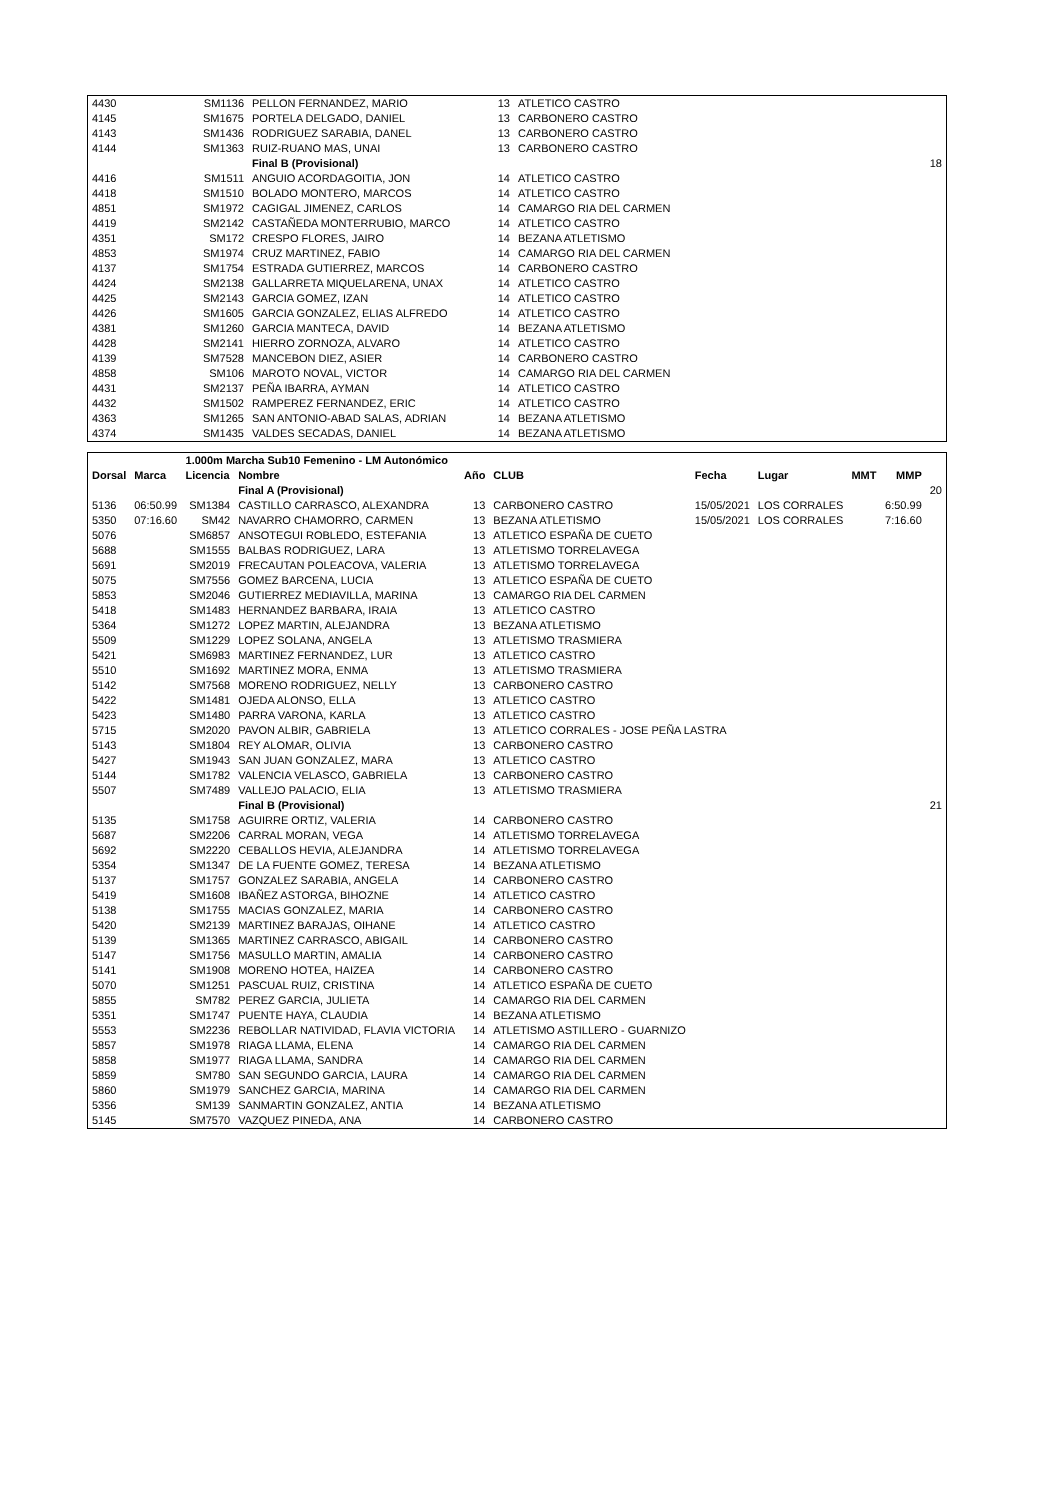| 4430 | | SM1136 | PELLON FERNANDEZ, MARIO | 13 | ATLETICO CASTRO | |
| 4145 | | SM1675 | PORTELA DELGADO, DANIEL | 13 | CARBONERO CASTRO | |
| 4143 | | SM1436 | RODRIGUEZ SARABIA, DANEL | 13 | CARBONERO CASTRO | |
| 4144 | | SM1363 | RUIZ-RUANO MAS, UNAI | 13 | CARBONERO CASTRO | |
| | | | Final B (Provisional) | | | 18 |
| 4416 | | SM1511 | ANGUIO ACORDAGOITIA, JON | 14 | ATLETICO CASTRO | |
| 4418 | | SM1510 | BOLADO MONTERO, MARCOS | 14 | ATLETICO CASTRO | |
| 4851 | | SM1972 | CAGIGAL JIMENEZ, CARLOS | 14 | CAMARGO RIA DEL CARMEN | |
| 4419 | | SM2142 | CASTAÑEDA MONTERRUBIO, MARCO | 14 | ATLETICO CASTRO | |
| 4351 | | SM172 | CRESPO FLORES, JAIRO | 14 | BEZANA ATLETISMO | |
| 4853 | | SM1974 | CRUZ MARTINEZ, FABIO | 14 | CAMARGO RIA DEL CARMEN | |
| 4137 | | SM1754 | ESTRADA GUTIERREZ, MARCOS | 14 | CARBONERO CASTRO | |
| 4424 | | SM2138 | GALLARRETA MIQUELARENA, UNAX | 14 | ATLETICO CASTRO | |
| 4425 | | SM2143 | GARCIA GOMEZ, IZAN | 14 | ATLETICO CASTRO | |
| 4426 | | SM1605 | GARCIA GONZALEZ, ELIAS ALFREDO | 14 | ATLETICO CASTRO | |
| 4381 | | SM1260 | GARCIA MANTECA, DAVID | 14 | BEZANA ATLETISMO | |
| 4428 | | SM2141 | HIERRO ZORNOZA, ALVARO | 14 | ATLETICO CASTRO | |
| 4139 | | SM7528 | MANCEBON DIEZ, ASIER | 14 | CARBONERO CASTRO | |
| 4858 | | SM106 | MAROTO NOVAL, VICTOR | 14 | CAMARGO RIA DEL CARMEN | |
| 4431 | | SM2137 | PEÑA IBARRA, AYMAN | 14 | ATLETICO CASTRO | |
| 4432 | | SM1502 | RAMPEREZ FERNANDEZ, ERIC | 14 | ATLETICO CASTRO | |
| 4363 | | SM1265 | SAN ANTONIO-ABAD SALAS, ADRIAN | 14 | BEZANA ATLETISMO | |
| 4374 | | SM1435 | VALDES SECADAS, DANIEL | 14 | BEZANA ATLETISMO | |
| | | 1.000m Marcha Sub10 Femenino - LM Autonómico | | | | | | | | |
| Dorsal | Marca | Licencia | Nombre | Año | CLUB | Fecha | Lugar | MMT | MMP | |
| | | | Final A (Provisional) | | | | | | | 20 |
| 5136 | 06:50.99 | SM1384 | CASTILLO CARRASCO, ALEXANDRA | 13 | CARBONERO CASTRO | 15/05/2021 | LOS CORRALES | | 6:50.99 | |
| 5350 | 07:16.60 | SM42 | NAVARRO CHAMORRO, CARMEN | 13 | BEZANA ATLETISMO | 15/05/2021 | LOS CORRALES | | 7:16.60 | |
| 5076 | | SM6857 | ANSOTEGUI ROBLEDO, ESTEFANIA | 13 | ATLETICO ESPAÑA DE CUETO | | | | | |
| 5688 | | SM1555 | BALBAS RODRIGUEZ, LARA | 13 | ATLETISMO TORRELAVEGA | | | | | |
| 5691 | | SM2019 | FRECAUTAN POLEACOVA, VALERIA | 13 | ATLETISMO TORRELAVEGA | | | | | |
| 5075 | | SM7556 | GOMEZ BARCENA, LUCIA | 13 | ATLETICO ESPAÑA DE CUETO | | | | | |
| 5853 | | SM2046 | GUTIERREZ MEDIAVILLA, MARINA | 13 | CAMARGO RIA DEL CARMEN | | | | | |
| 5418 | | SM1483 | HERNANDEZ BARBARA, IRAIA | 13 | ATLETICO CASTRO | | | | | |
| 5364 | | SM1272 | LOPEZ MARTIN, ALEJANDRA | 13 | BEZANA ATLETISMO | | | | | |
| 5509 | | SM1229 | LOPEZ SOLANA, ANGELA | 13 | ATLETISMO TRASMIERA | | | | | |
| 5421 | | SM6983 | MARTINEZ FERNANDEZ, LUR | 13 | ATLETICO CASTRO | | | | | |
| 5510 | | SM1692 | MARTINEZ MORA, ENMA | 13 | ATLETISMO TRASMIERA | | | | | |
| 5142 | | SM7568 | MORENO RODRIGUEZ, NELLY | 13 | CARBONERO CASTRO | | | | | |
| 5422 | | SM1481 | OJEDA ALONSO, ELLA | 13 | ATLETICO CASTRO | | | | | |
| 5423 | | SM1480 | PARRA VARONA, KARLA | 13 | ATLETICO CASTRO | | | | | |
| 5715 | | SM2020 | PAVON ALBIR, GABRIELA | 13 | ATLETICO CORRALES - JOSE PEÑA LASTRA | | | | | |
| 5143 | | SM1804 | REY ALOMAR, OLIVIA | 13 | CARBONERO CASTRO | | | | | |
| 5427 | | SM1943 | SAN JUAN GONZALEZ, MARA | 13 | ATLETICO CASTRO | | | | | |
| 5144 | | SM1782 | VALENCIA VELASCO, GABRIELA | 13 | CARBONERO CASTRO | | | | | |
| 5507 | | SM7489 | VALLEJO PALACIO, ELIA | 13 | ATLETISMO TRASMIERA | | | | | |
| | | | Final B (Provisional) | | | | | | | 21 |
| 5135 | | SM1758 | AGUIRRE ORTIZ, VALERIA | 14 | CARBONERO CASTRO | | | | | |
| 5687 | | SM2206 | CARRAL MORAN, VEGA | 14 | ATLETISMO TORRELAVEGA | | | | | |
| 5692 | | SM2220 | CEBALLOS HEVIA, ALEJANDRA | 14 | ATLETISMO TORRELAVEGA | | | | | |
| 5354 | | SM1347 | DE LA FUENTE GOMEZ, TERESA | 14 | BEZANA ATLETISMO | | | | | |
| 5137 | | SM1757 | GONZALEZ SARABIA, ANGELA | 14 | CARBONERO CASTRO | | | | | |
| 5419 | | SM1608 | IBAÑEZ ASTORGA, BIHOZNE | 14 | ATLETICO CASTRO | | | | | |
| 5138 | | SM1755 | MACIAS GONZALEZ, MARIA | 14 | CARBONERO CASTRO | | | | | |
| 5420 | | SM2139 | MARTINEZ BARAJAS, OIHANE | 14 | ATLETICO CASTRO | | | | | |
| 5139 | | SM1365 | MARTINEZ CARRASCO, ABIGAIL | 14 | CARBONERO CASTRO | | | | | |
| 5147 | | SM1756 | MASULLO MARTIN, AMALIA | 14 | CARBONERO CASTRO | | | | | |
| 5141 | | SM1908 | MORENO HOTEA, HAIZEA | 14 | CARBONERO CASTRO | | | | | |
| 5070 | | SM1251 | PASCUAL RUIZ, CRISTINA | 14 | ATLETICO ESPAÑA DE CUETO | | | | | |
| 5855 | | SM782 | PEREZ GARCIA, JULIETA | 14 | CAMARGO RIA DEL CARMEN | | | | | |
| 5351 | | SM1747 | PUENTE HAYA, CLAUDIA | 14 | BEZANA ATLETISMO | | | | | |
| 5553 | | SM2236 | REBOLLAR NATIVIDAD, FLAVIA VICTORIA | 14 | ATLETISMO ASTILLERO - GUARNIZO | | | | | |
| 5857 | | SM1978 | RIAGA LLAMA, ELENA | 14 | CAMARGO RIA DEL CARMEN | | | | | |
| 5858 | | SM1977 | RIAGA LLAMA, SANDRA | 14 | CAMARGO RIA DEL CARMEN | | | | | |
| 5859 | | SM780 | SAN SEGUNDO GARCIA, LAURA | 14 | CAMARGO RIA DEL CARMEN | | | | | |
| 5860 | | SM1979 | SANCHEZ GARCIA, MARINA | 14 | CAMARGO RIA DEL CARMEN | | | | | |
| 5356 | | SM139 | SANMARTIN GONZALEZ, ANTIA | 14 | BEZANA ATLETISMO | | | | | |
| 5145 | | SM7570 | VAZQUEZ PINEDA, ANA | 14 | CARBONERO CASTRO | | | | | |